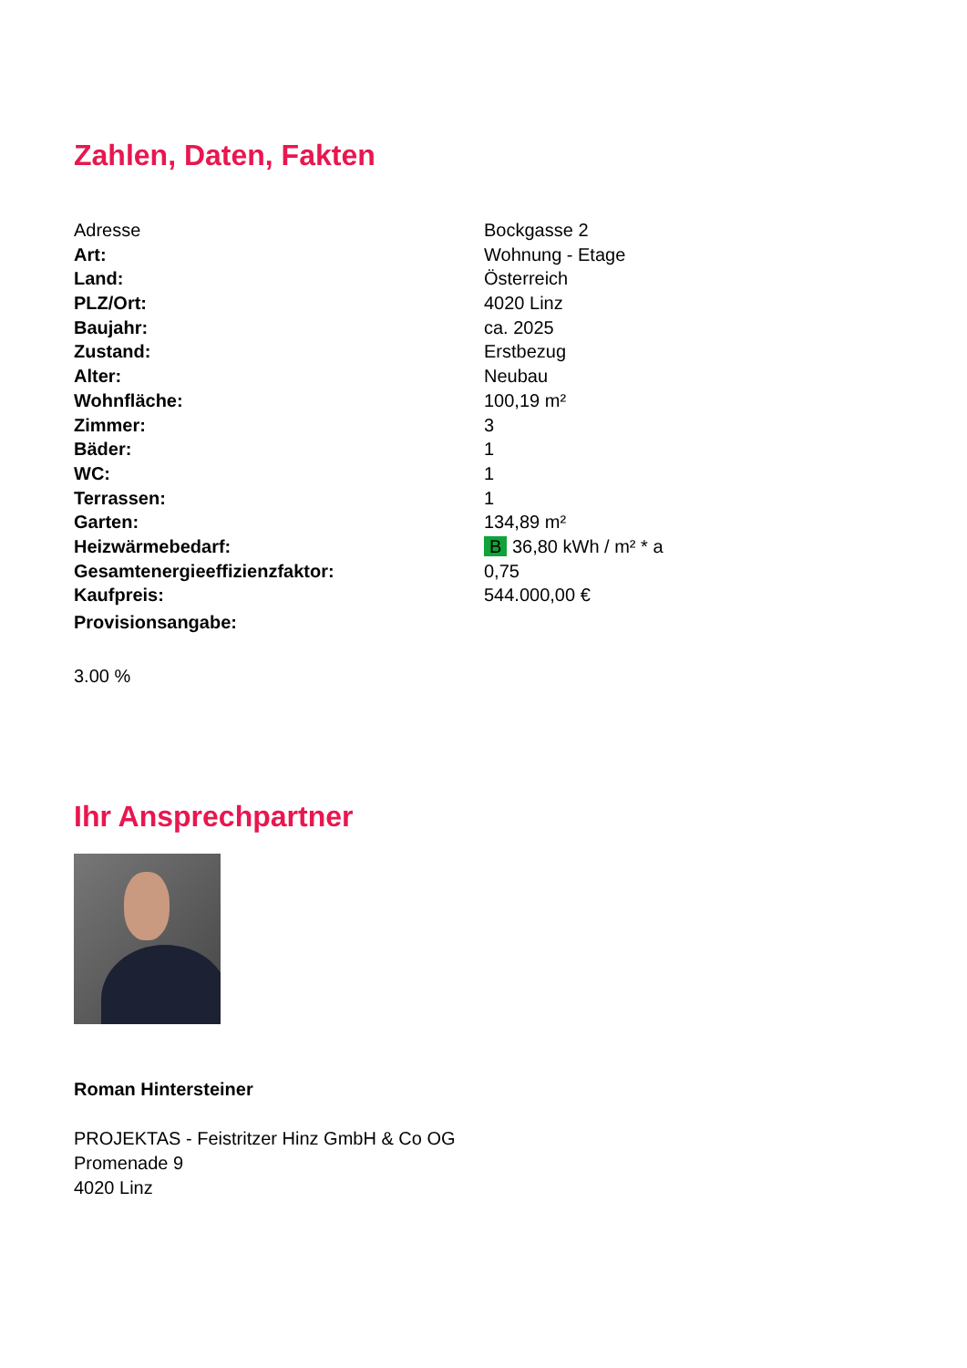Zahlen, Daten, Fakten
| Adresse | Bockgasse 2 |
| Art: | Wohnung - Etage |
| Land: | Österreich |
| PLZ/Ort: | 4020 Linz |
| Baujahr: | ca. 2025 |
| Zustand: | Erstbezug |
| Alter: | Neubau |
| Wohnfläche: | 100,19 m² |
| Zimmer: | 3 |
| Bäder: | 1 |
| WC: | 1 |
| Terrassen: | 1 |
| Garten: | 134,89 m² |
| Heizwärmebedarf: | B 36,80 kWh / m² * a |
| Gesamtenergieeffizienzfaktor: | 0,75 |
| Kaufpreis: | 544.000,00 € |
| Provisionsangabe: | |
3.00 %
Ihr Ansprechpartner
Roman Hintersteiner
PROJEKTAS - Feistritzer Hinz GmbH & Co OG
Promenade 9
4020 Linz